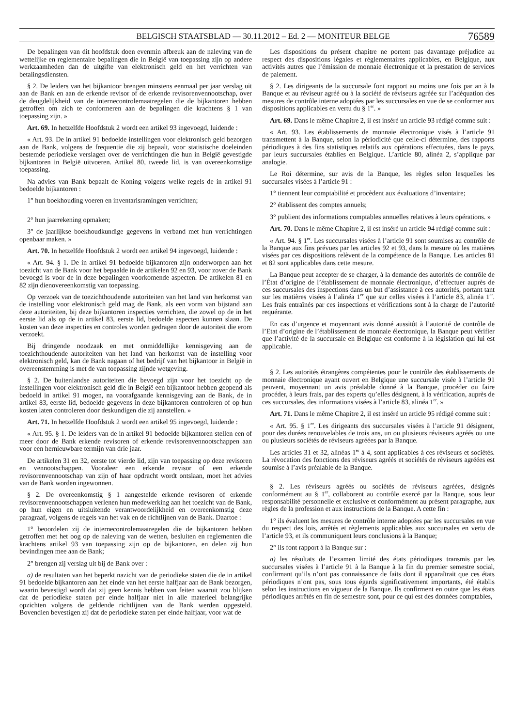BELGISCH STAATSBLAD — 30.11.2012 – Ed. 2 — MONITEUR BELGE 76589
De bepalingen van dit hoofdstuk doen evenmin afbreuk aan de naleving van de wettelijke en reglementaire bepalingen die in België van toepassing zijn op andere werkzaamheden dan de uitgifte van elektronisch geld en het verrichten van betalingsdiensten.
§ 2. De leiders van het bijkantoor brengen minstens eenmaal per jaar verslag uit aan de Bank en aan de erkende revisor of de erkende revisorenvennootschap, over de deugdelijkheid van de internecontrolemaatregelen die de bijkantoren hebben getroffen om zich te conformeren aan de bepalingen die krachtens § 1 van toepassing zijn. »
Art. 69. In hetzelfde Hoofdstuk 2 wordt een artikel 93 ingevoegd, luidende :
« Art. 93. De in artikel 91 bedoelde instellingen voor elektronisch geld bezorgen aan de Bank, volgens de frequentie die zij bepaalt, voor statistische doeleinden bestemde periodieke verslagen over de verrichtingen die hun in België gevestigde bijkantoren in België uitvoeren. Artikel 80, tweede lid, is van overeenkomstige toepassing.
Na advies van Bank bepaalt de Koning volgens welke regels de in artikel 91 bedoelde bijkantoren :
1° hun boekhouding voeren en inventarisramingen verrichten;
2° hun jaarrekening opmaken;
3° de jaarlijkse boekhoudkundige gegevens in verband met hun verrichtingen openbaar maken. »
Art. 70. In hetzelfde Hoofdstuk 2 wordt een artikel 94 ingevoegd, luidende :
« Art. 94. § 1. De in artikel 91 bedoelde bijkantoren zijn onderworpen aan het toezicht van de Bank voor het bepaalde in de artikelen 92 en 93, voor zover de Bank bevoegd is voor de in deze bepalingen voorkomende aspecten. De artikelen 81 en 82 zijn dienovereenkomstig van toepassing.
Op verzoek van de toezichthoudende autoriteiten van het land van herkomst van de instelling voor elektronisch geld mag de Bank, als een vorm van bijstand aan deze autoriteiten, bij deze bijkantoren inspecties verrichten, die zowel op de in het eerste lid als op de in artikel 83, eerste lid, bedoelde aspecten kunnen slaan. De kosten van deze inspecties en controles worden gedragen door de autoriteit die erom verzoekt.
Bij dringende noodzaak en met onmiddellijke kennisgeving aan de toezichthoudende autoriteiten van het land van herkomst van de instelling voor elektronisch geld, kan de Bank nagaan of het bedrijf van het bijkantoor in België in overeenstemming is met de van toepassing zijnde wetgeving.
§ 2. De buitenlandse autoriteiten die bevoegd zijn voor het toezicht op de instellingen voor elektronisch geld die in België een bijkantoor hebben geopend als bedoeld in artikel 91 mogen, na voorafgaande kennisgeving aan de Bank, de in artikel 83, eerste lid, bedoelde gegevens in deze bijkantoren controleren of op hun kosten laten controleren door deskundigen die zij aanstellen. »
Art. 71. In hetzelfde Hoofdstuk 2 wordt een artikel 95 ingevoegd, luidende :
« Art. 95. § 1. De leiders van de in artikel 91 bedoelde bijkantoren stellen een of meer door de Bank erkende revisoren of erkende revisorenvennootschappen aan voor een hernieuwbare termijn van drie jaar.
De artikelen 31 en 32, eerste tot vierde lid, zijn van toepassing op deze revisoren en vennootschappen. Vooraleer een erkende revisor of een erkende revisorenvennootschap van zijn of haar opdracht wordt ontslaan, moet het advies van de Bank worden ingewonnen.
§ 2. De overeenkomstig § 1 aangestelde erkende revisoren of erkende revisorenvennootschappen verlenen hun medewerking aan het toezicht van de Bank, op hun eigen en uitsluitende verantwoordelijkheid en overeenkomstig deze paragraaf, volgens de regels van het vak en de richtlijnen van de Bank. Daartoe :
1° beoordelen zij de internecontrolemaatregelen die de bijkantoren hebben getroffen met het oog op de naleving van de wetten, besluiten en reglementen die krachtens artikel 93 van toepassing zijn op de bijkantoren, en delen zij hun bevindingen mee aan de Bank;
2° brengen zij verslag uit bij de Bank over :
a) de resultaten van het beperkt nazicht van de periodieke staten die de in artikel 91 bedoelde bijkantoren aan het einde van het eerste halfjaar aan de Bank bezorgen, waarin bevestigd wordt dat zij geen kennis hebben van feiten waaruit zou blijken dat de periodieke staten per einde halfjaar niet in alle materieel belangrijke opzichten volgens de geldende richtlijnen van de Bank werden opgesteld. Bovendien bevestigen zij dat de periodieke staten per einde halfjaar, voor wat de
Les dispositions du présent chapitre ne portent pas davantage préjudice au respect des dispositions légales et réglementaires applicables, en Belgique, aux activités autres que l’émission de monnaie électronique et la prestation de services de paiement.
§ 2. Les dirigeants de la succursale font rapport au moins une fois par an à la Banque et au réviseur agréé ou à la société de réviseurs agréée sur l’adéquation des mesures de contrôle interne adoptées par les succursales en vue de se conformer aux dispositions applicables en vertu du § 1<sup>er</sup>. »
Art. 69. Dans le même Chapitre 2, il est inséré un article 93 rédigé comme suit :
« Art. 93. Les établissements de monnaie électronique visés à l’article 91 transmettent à la Banque, selon la périodicité que celle-ci détermine, des rapports périodiques à des fins statistiques relatifs aux opérations effectuées, dans le pays, par leurs succursales établies en Belgique. L’article 80, alinéa 2, s’applique par analogie.
Le Roi détermine, sur avis de la Banque, les règles selon lesquelles les succursales visées à l’article 91 :
1° tiennent leur comptabilité et procèdent aux évaluations d’inventaire;
2° établissent des comptes annuels;
3° publient des informations comptables annuelles relatives à leurs opérations. »
Art. 70. Dans le même Chapitre 2, il est inséré un article 94 rédigé comme suit :
« Art. 94. § 1<sup>er</sup>. Les succursales visées à l’article 91 sont soumises au contrôle de la Banque aux fins prévues par les articles 92 et 93, dans la mesure où les matières visées par ces dispositions relèvent de la compétence de la Banque. Les articles 81 et 82 sont applicables dans cette mesure.
La Banque peut accepter de se charger, à la demande des autorités de contrôle de l’État d’origine de l’établissement de monnaie électronique, d’effectuer auprès de ces succursales des inspections dans un but d’assistance à ces autorités, portant tant sur les matières visées à l’alinéa 1<sup>er</sup> que sur celles visées à l’article 83, alinéa 1<sup>er</sup>. Les frais entraînés par ces inspections et vérifications sont à la charge de l’autorité requérante.
En cas d’urgence et moyennant avis donné aussitôt à l’autorité de contrôle de l’Etat d’origine de l’établissement de monnaie électronique, la Banque peut vérifier que l’activité de la succursale en Belgique est conforme à la législation qui lui est applicable.
§ 2. Les autorités étrangères compétentes pour le contrôle des établissements de monnaie électronique ayant ouvert en Belgique une succursale visée à l’article 91 peuvent, moyennant un avis préalable donné à la Banque, procéder ou faire procéder, à leurs frais, par des experts qu’elles désignent, à la vérification, auprès de ces succursales, des informations visées à l’article 83, alinéa 1<sup>er</sup>. »
Art. 71. Dans le même Chapitre 2, il est inséré un article 95 rédigé comme suit :
« Art. 95. § 1<sup>er</sup>. Les dirigeants des succursales visées à l’article 91 désignent, pour des durées renouvelables de trois ans, un ou plusieurs réviseurs agréés ou une ou plusieurs sociétés de réviseurs agréées par la Banque.
Les articles 31 et 32, alinéas 1<sup>er</sup> à 4, sont applicables à ces réviseurs et sociétés. La révocation des fonctions des réviseurs agréés et sociétés de réviseurs agréées est soumise à l’avis préalable de la Banque.
§ 2. Les réviseurs agréés ou sociétés de réviseurs agréées, désignés conformément au § 1<sup>er</sup>, collaborent au contrôle exercé par la Banque, sous leur responsabilité personnelle et exclusive et conformément au présent paragraphe, aux règles de la profession et aux instructions de la Banque. A cette fin :
1° ils évaluent les mesures de contrôle interne adoptées par les succursales en vue du respect des lois, arrêtés et règlements applicables aux succursales en vertu de l’article 93, et ils communiquent leurs conclusions à la Banque;
2° ils font rapport à la Banque sur :
a) les résultats de l’examen limité des états périodiques transmis par les succursales visées à l’article 91 à la Banque à la fin du premier semestre social, confirmant qu’ils n’ont pas connaissance de faits dont il apparaîtrait que ces états périodiques n’ont pas, sous tous égards significativement importants, été établis selon les instructions en vigueur de la Banque. Ils confirment en outre que les états périodiques arrêtés en fin de semestre sont, pour ce qui est des données comptables,